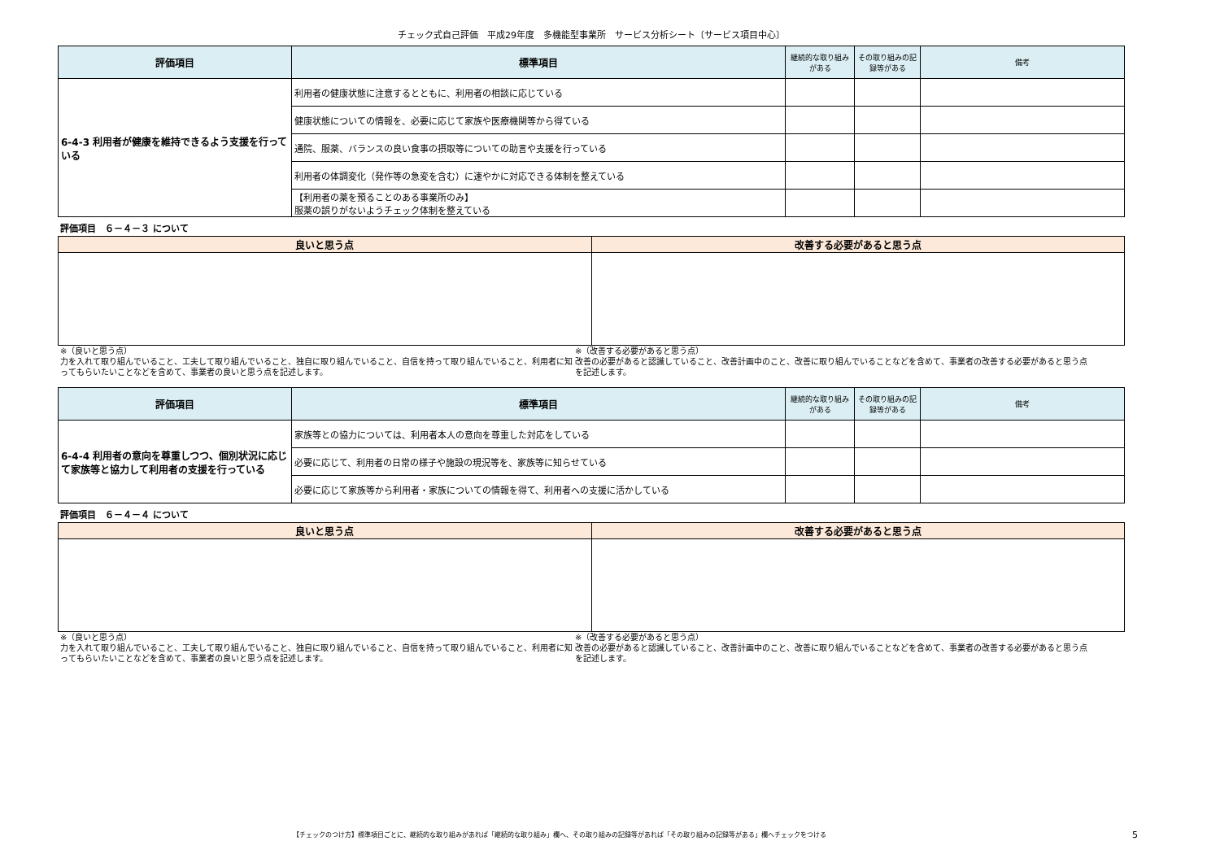チェック式自己評価　平成29年度　多機能型事業所　サービス分析シート〔サービス項目中心〕
| 評価項目 | 標準項目 | 継続的な取り組みがある | その取り組みの記録等がある | 備考 |
| --- | --- | --- | --- | --- |
| 6-4-3 利用者が健康を維持できるよう支援を行っている | 利用者の健康状態に注意するとともに、利用者の相談に応じている | | | |
| | 健康状態についての情報を、必要に応じて家族や医療機関等から得ている | | | |
| | 通院、服薬、バランスの良い食事の摂取等についての助言や支援を行っている | | | |
| | 利用者の体調変化（発作等の急変を含む）に速やかに対応できる体制を整えている | | | |
| | 【利用者の薬を預ることのある事業所のみ】 服薬の誤りがないようチェック体制を整えている | | | |
評価項目　６－４－３ について
| 良いと思う点 | 改善する必要があると思う点 |
| --- | --- |
※（良いと思う点）
力を入れて取り組んでいること、工夫して取り組んでいること、独自に取り組んでいること、自信を持って取り組んでいること、利用者に知ってもらいたいことなどを含めて、事業者の良いと思う点を記述します。
※（改善する必要があると思う点）
改善の必要があると認識していること、改善計画中のこと、改善に取り組んでいることなどを含めて、事業者の改善する必要があると思う点を記述します。
| 評価項目 | 標準項目 | 継続的な取り組みがある | その取り組みの記録等がある | 備考 |
| --- | --- | --- | --- | --- |
| 6-4-4 利用者の意向を尊重しつつ、個別状況に応じて家族等と協力して利用者の支援を行っている | 家族等との協力については、利用者本人の意向を尊重した対応をしている | | | |
| | 必要に応じて、利用者の日常の様子や施設の現況等を、家族等に知らせている | | | |
| | 必要に応じて家族等から利用者・家族についての情報を得て、利用者への支援に活かしている | | | |
評価項目　６－４－４ について
| 良いと思う点 | 改善する必要があると思う点 |
| --- | --- |
※（良いと思う点）
力を入れて取り組んでいること、工夫して取り組んでいること、独自に取り組んでいること、自信を持って取り組んでいること、利用者に知ってもらいたいことなどを含めて、事業者の良いと思う点を記述します。
※（改善する必要があると思う点）
改善の必要があると認識していること、改善計画中のこと、改善に取り組んでいることなどを含めて、事業者の改善する必要があると思う点を記述します。
【チェックのつけ方】標準項目ごとに、継続的な取り組みがあれば「継続的な取り組み」欄へ、その取り組みの記録等があれば「その取り組みの記録等がある」欄へチェックをつける
5